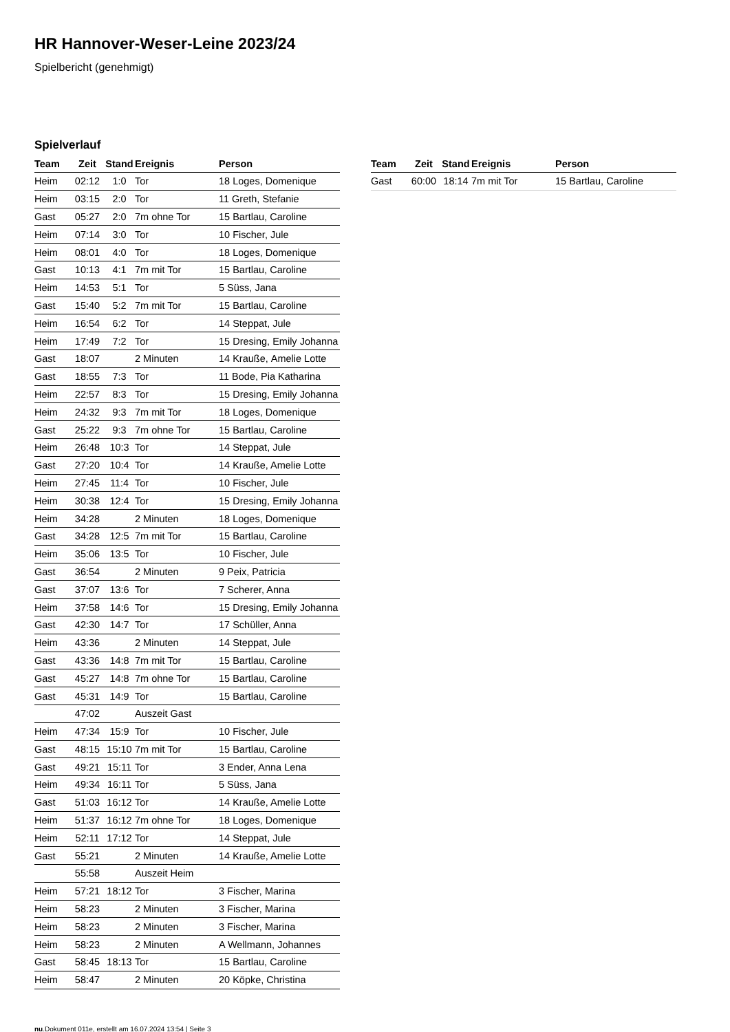HR Hannover-Weser-Leine 2023/24
Spielbericht (genehmigt)
Spielverlauf
| Team | Zeit | Stand | Ereignis | Person |
| --- | --- | --- | --- | --- |
| Heim | 02:12 | 1:0 | Tor | 18 Loges, Domenique |
| Heim | 03:15 | 2:0 | Tor | 11 Greth, Stefanie |
| Gast | 05:27 | 2:0 | 7m ohne Tor | 15 Bartlau, Caroline |
| Heim | 07:14 | 3:0 | Tor | 10 Fischer, Jule |
| Heim | 08:01 | 4:0 | Tor | 18 Loges, Domenique |
| Gast | 10:13 | 4:1 | 7m mit Tor | 15 Bartlau, Caroline |
| Heim | 14:53 | 5:1 | Tor | 5 Süss, Jana |
| Gast | 15:40 | 5:2 | 7m mit Tor | 15 Bartlau, Caroline |
| Heim | 16:54 | 6:2 | Tor | 14 Steppat, Jule |
| Heim | 17:49 | 7:2 | Tor | 15 Dresing, Emily Johanna |
| Gast | 18:07 | | 2 Minuten | 14 Kraußе, Amelie Lotte |
| Gast | 18:55 | 7:3 | Tor | 11 Bode, Pia Katharina |
| Heim | 22:57 | 8:3 | Tor | 15 Dresing, Emily Johanna |
| Heim | 24:32 | 9:3 | 7m mit Tor | 18 Loges, Domenique |
| Gast | 25:22 | 9:3 | 7m ohne Tor | 15 Bartlau, Caroline |
| Heim | 26:48 | 10:3 | Tor | 14 Steppat, Jule |
| Gast | 27:20 | 10:4 | Tor | 14 Krauße, Amelie Lotte |
| Heim | 27:45 | 11:4 | Tor | 10 Fischer, Jule |
| Heim | 30:38 | 12:4 | Tor | 15 Dresing, Emily Johanna |
| Heim | 34:28 | | 2 Minuten | 18 Loges, Domenique |
| Gast | 34:28 | 12:5 | 7m mit Tor | 15 Bartlau, Caroline |
| Heim | 35:06 | 13:5 | Tor | 10 Fischer, Jule |
| Gast | 36:54 | | 2 Minuten | 9 Peix, Patricia |
| Gast | 37:07 | 13:6 | Tor | 7 Scherer, Anna |
| Heim | 37:58 | 14:6 | Tor | 15 Dresing, Emily Johanna |
| Gast | 42:30 | 14:7 | Tor | 17 Schüller, Anna |
| Heim | 43:36 | | 2 Minuten | 14 Steppat, Jule |
| Gast | 43:36 | 14:8 | 7m mit Tor | 15 Bartlau, Caroline |
| Gast | 45:27 | 14:8 | 7m ohne Tor | 15 Bartlau, Caroline |
| Gast | 45:31 | 14:9 | Tor | 15 Bartlau, Caroline |
| | 47:02 | | Auszeit Gast | |
| Heim | 47:34 | 15:9 | Tor | 10 Fischer, Jule |
| Gast | 48:15 | 15:10 | 7m mit Tor | 15 Bartlau, Caroline |
| Gast | 49:21 | 15:11 | Tor | 3 Ender, Anna Lena |
| Heim | 49:34 | 16:11 | Tor | 5 Süss, Jana |
| Gast | 51:03 | 16:12 | Tor | 14 Krauße, Amelie Lotte |
| Heim | 51:37 | 16:12 | 7m ohne Tor | 18 Loges, Domenique |
| Heim | 52:11 | 17:12 | Tor | 14 Steppat, Jule |
| Gast | 55:21 | | 2 Minuten | 14 Krauße, Amelie Lotte |
| | 55:58 | | Auszeit Heim | |
| Heim | 57:21 | 18:12 | Tor | 3 Fischer, Marina |
| Heim | 58:23 | | 2 Minuten | 3 Fischer, Marina |
| Heim | 58:23 | | 2 Minuten | 3 Fischer, Marina |
| Heim | 58:23 | | 2 Minuten | A Wellmann, Johannes |
| Gast | 58:45 | 18:13 | Tor | 15 Bartlau, Caroline |
| Heim | 58:47 | | 2 Minuten | 20 Köpke, Christina |
| Team | Zeit | Stand | Ereignis | Person |
| --- | --- | --- | --- | --- |
| Gast | 60:00 | 18:14 | 7m mit Tor | 15 Bartlau, Caroline |
nu.Dokument 011e, erstellt am 16.07.2024 13:54 | Seite 3